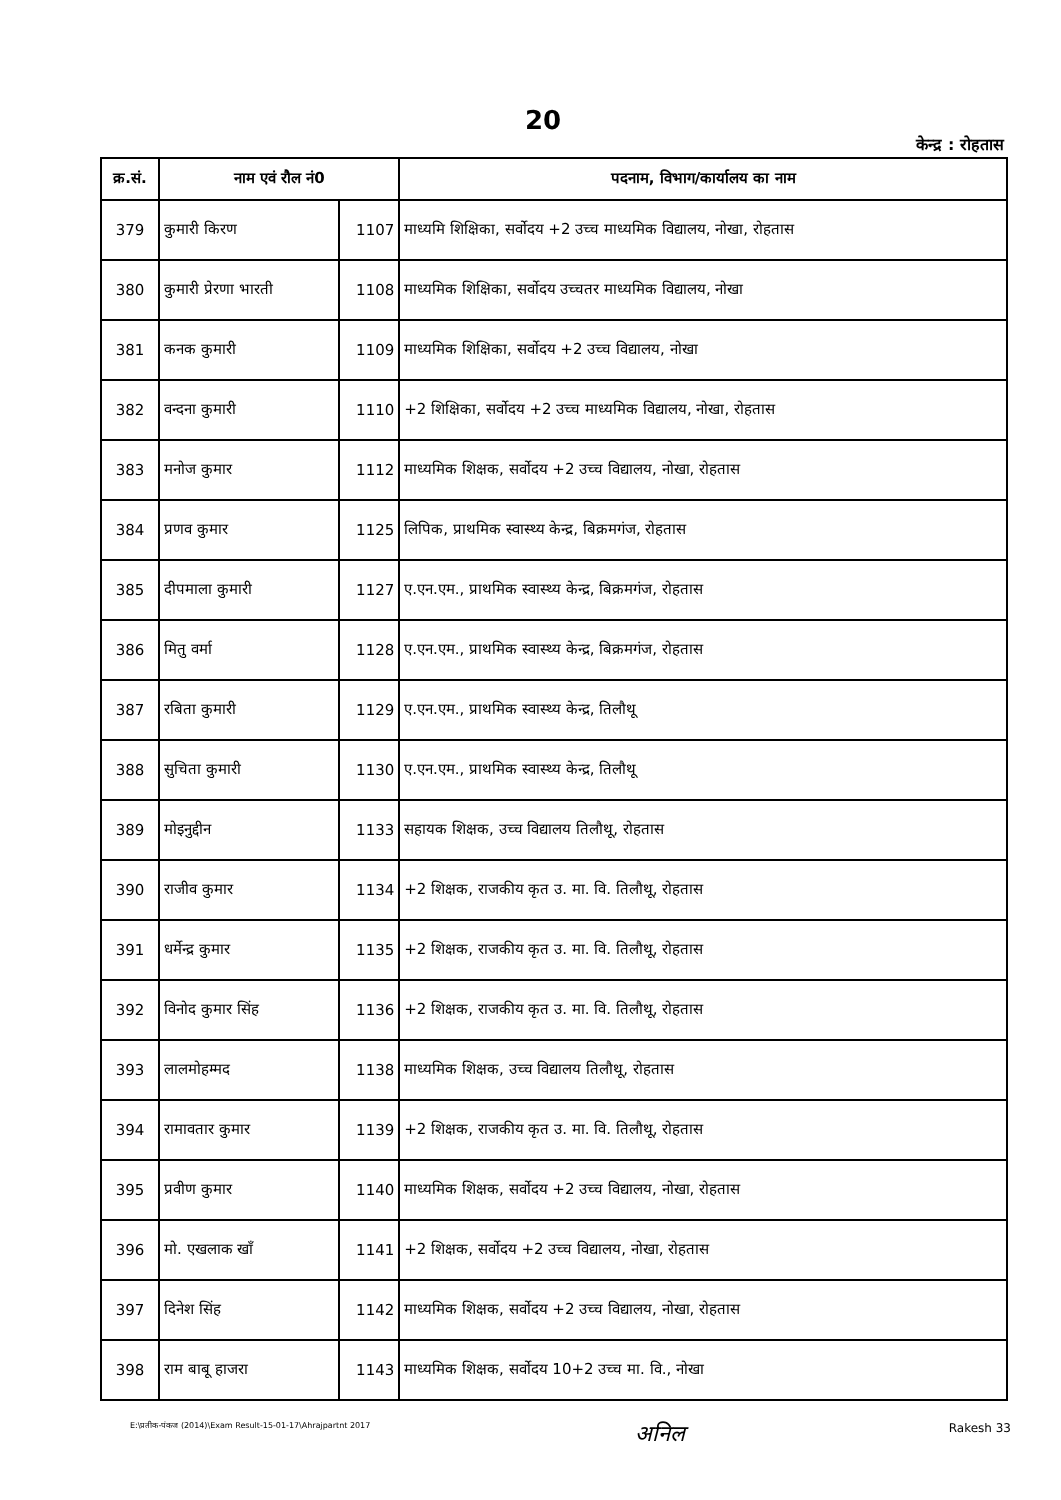20
केन्द्र : रोहतास
| क्र.सं. | नाम एवं रौल नं0 | | पदनाम, विभाग/कार्यालय का नाम |
| --- | --- | --- | --- |
| 379 | कुमारी किरण | 1107 | माध्यमि शिक्षिका, सर्वोदय +2 उच्च माध्यमिक विद्यालय, नोखा, रोहतास |
| 380 | कुमारी प्रेरणा भारती | 1108 | माध्यमिक शिक्षिका, सर्वोदय उच्चतर माध्यमिक विद्यालय, नोखा |
| 381 | कनक कुमारी | 1109 | माध्यमिक शिक्षिका, सर्वोदय +2 उच्च विद्यालय, नोखा |
| 382 | वन्दना कुमारी | 1110 | +2 शिक्षिका, सर्वोदय +2 उच्च माध्यमिक विद्यालय, नोखा, रोहतास |
| 383 | मनोज कुमार | 1112 | माध्यमिक शिक्षक, सर्वोदय +2 उच्च विद्यालय, नोखा, रोहतास |
| 384 | प्रणव कुमार | 1125 | लिपिक, प्राथमिक स्वास्थ्य केन्द्र, बिक्रमगंज, रोहतास |
| 385 | दीपमाला कुमारी | 1127 | ए.एन.एम., प्राथमिक स्वास्थ्य केन्द्र, बिक्रमगंज, रोहतास |
| 386 | मितु वर्मा | 1128 | ए.एन.एम., प्राथमिक स्वास्थ्य केन्द्र, बिक्रमगंज, रोहतास |
| 387 | रबिता कुमारी | 1129 | ए.एन.एम., प्राथमिक स्वास्थ्य केन्द्र, तिलौथू |
| 388 | सुचिता कुमारी | 1130 | ए.एन.एम., प्राथमिक स्वास्थ्य केन्द्र, तिलौथू |
| 389 | मोइनुद्दीन | 1133 | सहायक शिक्षक, उच्च विद्यालय तिलौथू, रोहतास |
| 390 | राजीव कुमार | 1134 | +2 शिक्षक, राजकीय कृत उ. मा. वि. तिलौथू, रोहतास |
| 391 | धर्मेन्द्र कुमार | 1135 | +2 शिक्षक, राजकीय कृत उ. मा. वि. तिलौथू, रोहतास |
| 392 | विनोद कुमार सिंह | 1136 | +2 शिक्षक, राजकीय कृत उ. मा. वि. तिलौथू, रोहतास |
| 393 | लालमोहम्मद | 1138 | माध्यमिक शिक्षक, उच्च विद्यालय तिलौथू, रोहतास |
| 394 | रामावतार कुमार | 1139 | +2 शिक्षक, राजकीय कृत उ. मा. वि. तिलौथू, रोहतास |
| 395 | प्रवीण कुमार | 1140 | माध्यमिक शिक्षक, सर्वोदय +2 उच्च विद्यालय, नोखा, रोहतास |
| 396 | मो. एखलाक खाँ | 1141 | +2 शिक्षक, सर्वोदय +2 उच्च विद्यालय, नोखा, रोहतास |
| 397 | दिनेश सिंह | 1142 | माध्यमिक शिक्षक, सर्वोदय +2 उच्च विद्यालय, नोखा, रोहतास |
| 398 | राम बाबू हाजरा | 1143 | माध्यमिक शिक्षक, सर्वोदय 10+2 उच्च मा. वि., नोखा |
E:\प्रतीक-पंकज (2014)\Exam Result-15-01-17\Ahrajpartnt 2017 अनिल Rakesh 33